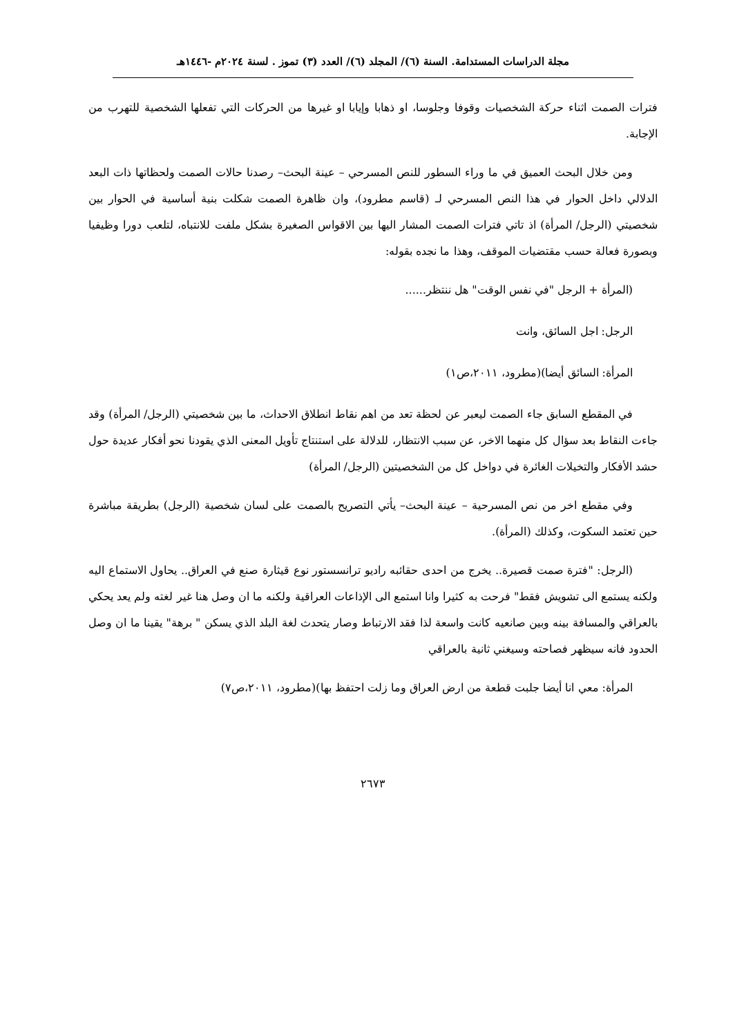مجلة الدراسات المستدامة. السنة (٦)/ المجلد (٦)/ العدد (٣) تموز . لسنة ٢٠٢٤م -١٤٤٦هـ
فترات الصمت اثناء حركة الشخصيات وقوفا وجلوسا، او ذهابا وإيابا او غيرها من الحركات التي تفعلها الشخصية للتهرب من الإجابة.
ومن خلال البحث العميق في ما وراء السطور للنص المسرحي – عينة البحث– رصدنا حالات الصمت ولحظاتها ذات البعد الدلالي داخل الحوار في هذا النص المسرحي لـ (قاسم مطرود)، وان ظاهرة الصمت شكلت بنية أساسية في الحوار بين شخصيتي (الرجل/ المرأة) اذ تاتي فترات الصمت المشار اليها بين الاقواس الصغيرة بشكل ملفت للانتباه، لتلعب دورا وظيفيا وبصورة فعالة حسب مقتضيات الموقف، وهذا ما نجده بقوله:
(المرأة + الرجل "في نفس الوقت" هل ننتظر......
الرجل: اجل السائق، وانت
المرأة: السائق أيضا)(مطرود، ٢٠١١،ص١)
في المقطع السابق جاء الصمت ليعبر عن لحظة تعد من اهم نقاط انطلاق الاحداث، ما بين شخصيتي (الرجل/ المرأة) وقد جاءت النقاط بعد سؤال كل منهما الاخر، عن سبب الانتظار، للدلالة على استنتاج تأويل المعنى الذي يقودنا نحو أفكار عديدة حول حشد الأفكار والتخيلات الغائرة في دواخل كل من الشخصيتين (الرجل/ المرأة)
وفي مقطع اخر من نص المسرحية – عينة البحث– يأتي التصريح بالصمت على لسان شخصية (الرجل) بطريقة مباشرة حين تعتمد السكوت، وكذلك (المرأة).
(الرجل: "فترة صمت قصيرة.. يخرج من احدى حقائبه راديو ترانسستور نوع قيثارة صنع في العراق.. يحاول الاستماع اليه ولكنه يستمع الى تشويش فقط" فرحت به كثيرا وانا استمع الى الإذاعات العراقية ولكنه ما ان وصل هنا غير لغته ولم يعد يحكي بالعراقي والمسافة بينه وبين صانعيه كانت واسعة لذا فقد الارتباط وصار يتحدث لغة البلد الذي يسكن " برهة" يقينا ما ان وصل الحدود فانه سيظهر فصاحته وسيغني ثانية بالعراقي
المرأة: معي انا أيضا جلبت قطعة من ارض العراق وما زلت احتفظ بها)(مطرود، ٢٠١١،ص٧)
٢٦٧٣